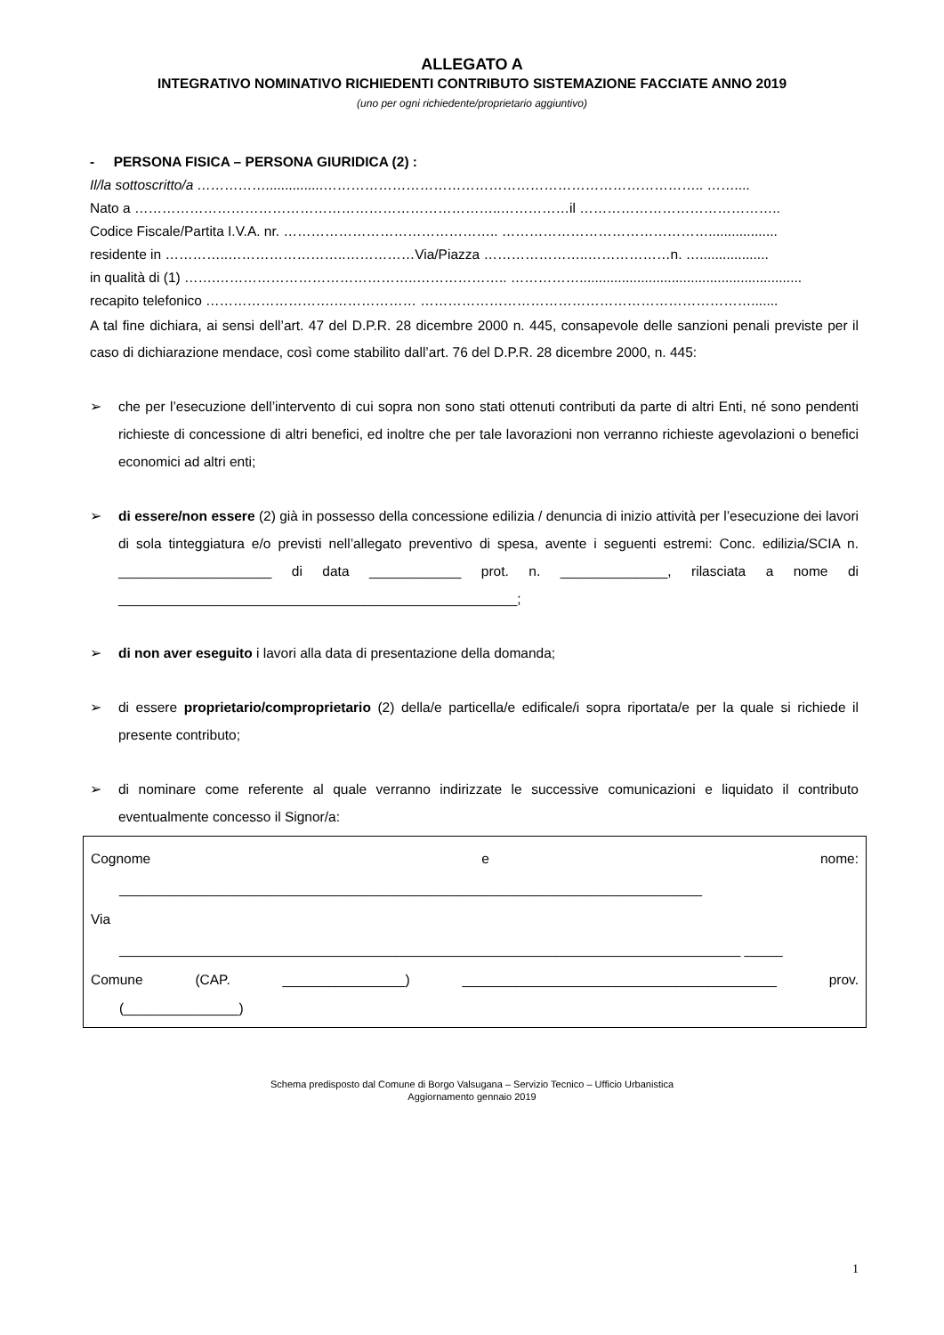ALLEGATO A
INTEGRATIVO NOMINATIVO RICHIEDENTI CONTRIBUTO SISTEMAZIONE FACCIATE ANNO 2019
(uno per ogni richiedente/proprietario aggiuntivo)
- PERSONA FISICA – PERSONA GIURIDICA (2) :
Il/la sottoscritto/a ……………...............……………………………………………………………………….. ……....
Nato a ……………………………………………………………………..……………il ……………………………………..
Codice Fiscale/Partita I.V.A. nr. ……………………………………….. ………………………………………..................
residente in …………..……………………..……………Via/Piazza …………………..………………n. …..................
in qualità di (1) …….……………………………………..……………….. ……………..........................................................
recapito telefonico ……………………….……………… ……………………………………………………………….......
A tal fine dichiara, ai sensi dell’art. 47 del D.P.R. 28 dicembre 2000 n. 445, consapevole delle sanzioni penali previste per il caso di dichiarazione mendace, così come stabilito dall’art. 76 del D.P.R. 28 dicembre 2000, n. 445:
➢ che per l’esecuzione dell’intervento di cui sopra non sono stati ottenuti contributi da parte di altri Enti, né sono pendenti richieste di concessione di altri benefici, ed inoltre che per tale lavorazioni non verranno richieste agevolazioni o benefici economici ad altri enti;
➢ di essere/non essere (2) già in possesso della concessione edilizia / denuncia di inizio attività per l’esecuzione dei lavori di sola tinteggiatura e/o previsti nell’allegato preventivo di spesa, avente i seguenti estremi: Conc. edilizia/SCIA n. ____________________ di data ____________ prot. n. ______________, rilasciata a nome di ____________________________________________________;
➢ di non aver eseguito i lavori alla data di presentazione della domanda;
➢ di essere proprietario/comproprietario (2) della/e particella/e edificale/i sopra riportata/e per la quale si richiede il presente contributo;
➢ di nominare come referente al quale verranno indirizzate le successive comunicazioni e liquidato il contributo eventualmente concesso il Signor/a:
Cognome e nome:
____________________________________________________________________________
Via
_________________________________________________________________________________ _____
Comune (CAP. ________________) _________________________________________ prov.
(_______________)
Schema predisposto dal Comune di Borgo Valsugana – Servizio Tecnico – Ufficio Urbanistica
Aggiornamento gennaio 2019
1